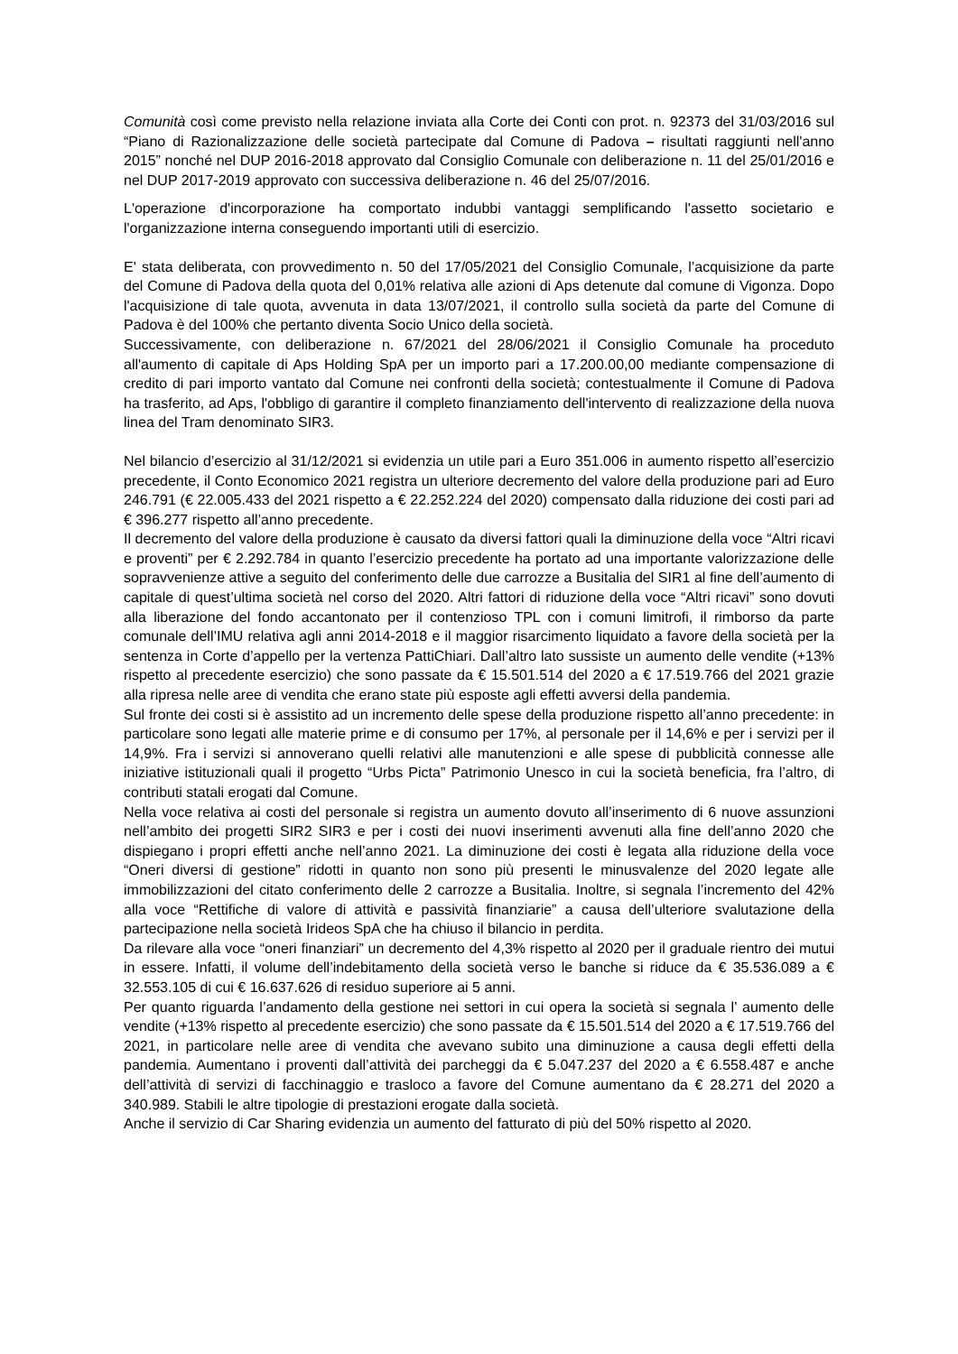Comunità così come previsto nella relazione inviata alla Corte dei Conti con prot. n. 92373 del 31/03/2016 sul “Piano di Razionalizzazione delle società partecipate dal Comune di Padova – risultati raggiunti nell'anno 2015” nonché nel DUP 2016-2018 approvato dal Consiglio Comunale con deliberazione n. 11 del 25/01/2016 e nel DUP 2017-2019 approvato con successiva deliberazione n. 46 del 25/07/2016.
L'operazione d'incorporazione ha comportato indubbi vantaggi semplificando l'assetto societario e l'organizzazione interna conseguendo importanti utili di esercizio.
E' stata deliberata, con provvedimento n. 50 del 17/05/2021 del Consiglio Comunale, l’acquisizione da parte del Comune di Padova della quota del 0,01% relativa alle azioni di Aps detenute dal comune di Vigonza. Dopo l'acquisizione di tale quota, avvenuta in data 13/07/2021, il controllo sulla società da parte del Comune di Padova è del 100% che pertanto diventa Socio Unico della società.
Successivamente, con deliberazione n. 67/2021 del 28/06/2021 il Consiglio Comunale ha proceduto all'aumento di capitale di Aps Holding SpA per un importo pari a 17.200.00,00 mediante compensazione di credito di pari importo vantato dal Comune nei confronti della società; contestualmente il Comune di Padova ha trasferito, ad Aps, l'obbligo di garantire il completo finanziamento dell'intervento di realizzazione della nuova linea del Tram denominato SIR3.
Nel bilancio d’esercizio al 31/12/2021 si evidenzia un utile pari a Euro 351.006 in aumento rispetto all’esercizio precedente, il Conto Economico 2021 registra un ulteriore decremento del valore della produzione pari ad Euro 246.791 (€ 22.005.433 del 2021 rispetto a € 22.252.224 del 2020) compensato dalla riduzione dei costi pari ad € 396.277 rispetto all’anno precedente.
Il decremento del valore della produzione è causato da diversi fattori quali la diminuzione della voce “Altri ricavi e proventi” per € 2.292.784 in quanto l’esercizio precedente ha portato ad una importante valorizzazione delle sopravvenienze attive a seguito del conferimento delle due carrozze a Busitalia del SIR1 al fine dell’aumento di capitale di quest’ultima società nel corso del 2020. Altri fattori di riduzione della voce “Altri ricavi” sono dovuti alla liberazione del fondo accantonato per il contenzioso TPL con i comuni limitrofi, il rimborso da parte comunale dell’IMU relativa agli anni 2014-2018 e il maggior risarcimento liquidato a favore della società per la sentenza in Corte d’appello per la vertenza PattiChiari. Dall’altro lato sussiste un aumento delle vendite (+13% rispetto al precedente esercizio) che sono passate da € 15.501.514 del 2020 a € 17.519.766 del 2021 grazie alla ripresa nelle aree di vendita che erano state più esposte agli effetti avversi della pandemia.
Sul fronte dei costi si è assistito ad un incremento delle spese della produzione rispetto all’anno precedente: in particolare sono legati alle materie prime e di consumo per 17%, al personale per il 14,6% e per i servizi per il 14,9%. Fra i servizi si annoverano quelli relativi alle manutenzioni e alle spese di pubblicità connesse alle iniziative istituzionali quali il progetto “Urbs Picta” Patrimonio Unesco in cui la società beneficia, fra l’altro, di contributi statali erogati dal Comune.
Nella voce relativa ai costi del personale si registra un aumento dovuto all’inserimento di 6 nuove assunzioni nell’ambito dei progetti SIR2 SIR3 e per i costi dei nuovi inserimenti avvenuti alla fine dell’anno 2020 che dispiegano i propri effetti anche nell’anno 2021. La diminuzione dei costi è legata alla riduzione della voce “Oneri diversi di gestione” ridotti in quanto non sono più presenti le minusvalenze del 2020 legate alle immobilizzazioni del citato conferimento delle 2 carrozze a Busitalia. Inoltre, si segnala l’incremento del 42% alla voce “Rettifiche di valore di attività e passività finanziarie” a causa dell’ulteriore svalutazione della partecipazione nella società Irideos SpA che ha chiuso il bilancio in perdita.
Da rilevare alla voce “oneri finanziari” un decremento del 4,3% rispetto al 2020 per il graduale rientro dei mutui in essere. Infatti, il volume dell’indebitamento della società verso le banche si riduce da € 35.536.089 a € 32.553.105 di cui € 16.637.626 di residuo superiore ai 5 anni.
Per quanto riguarda l’andamento della gestione nei settori in cui opera la società si segnala l’ aumento delle vendite (+13% rispetto al precedente esercizio) che sono passate da € 15.501.514 del 2020 a € 17.519.766 del 2021, in particolare nelle aree di vendita che avevano subito una diminuzione a causa degli effetti della pandemia. Aumentano i proventi dall’attività dei parcheggi da € 5.047.237 del 2020 a € 6.558.487 e anche dell’attività di servizi di facchinaggio e trasloco a favore del Comune aumentano da € 28.271 del 2020 a 340.989. Stabili le altre tipologie di prestazioni erogate dalla società.
Anche il servizio di Car Sharing evidenzia un aumento del fatturato di più del 50% rispetto al 2020.